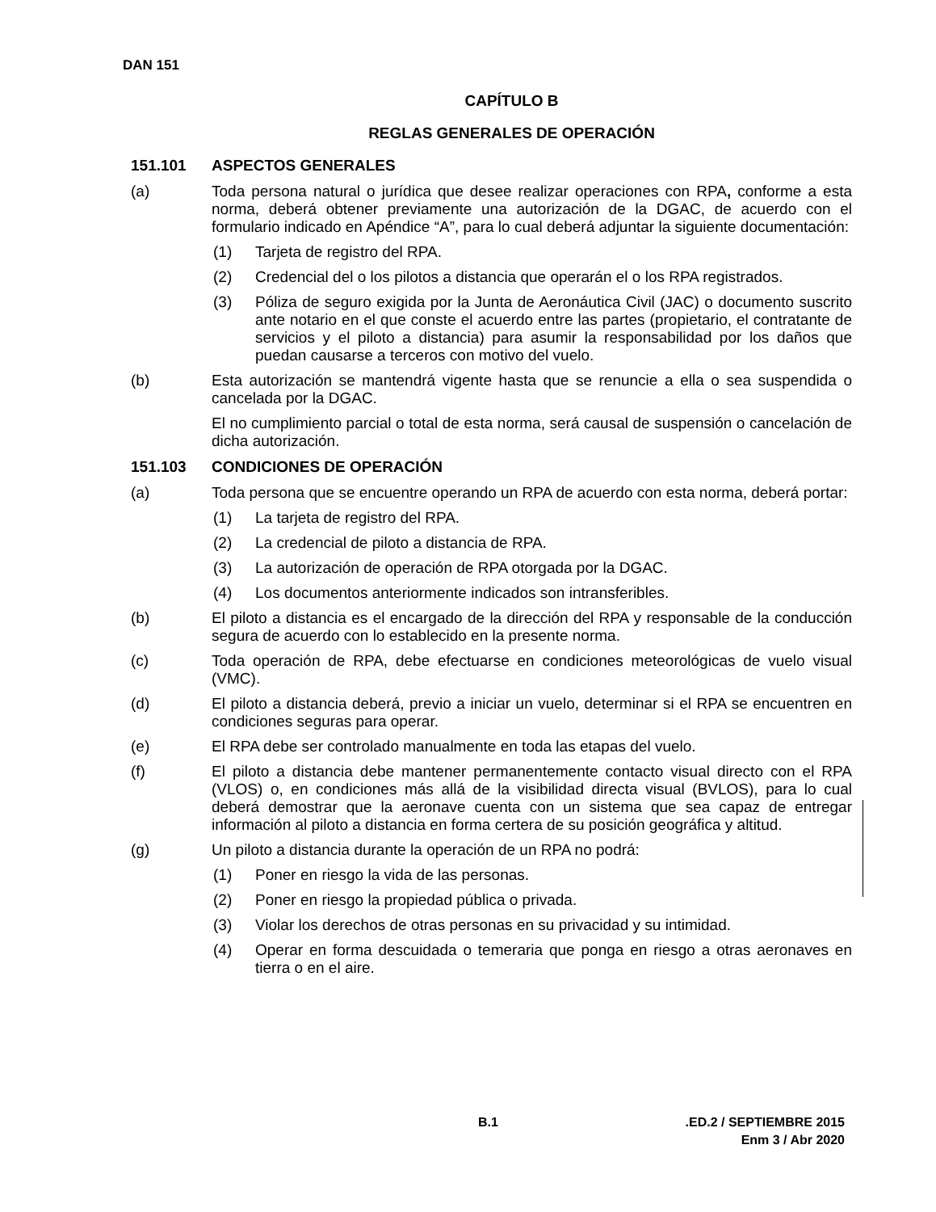DAN 151
CAPÍTULO B
REGLAS GENERALES DE OPERACIÓN
151.101 ASPECTOS GENERALES
(a) Toda persona natural o jurídica que desee realizar operaciones con RPA, conforme a esta norma, deberá obtener previamente una autorización de la DGAC, de acuerdo con el formulario indicado en Apéndice “A”, para lo cual deberá adjuntar la siguiente documentación:
(1) Tarjeta de registro del RPA.
(2) Credencial del o los pilotos a distancia que operarán el o los RPA registrados.
(3) Póliza de seguro exigida por la Junta de Aeronáutica Civil (JAC) o documento suscrito ante notario en el que conste el acuerdo entre las partes (propietario, el contratante de servicios y el piloto a distancia) para asumir la responsabilidad por los daños que puedan causarse a terceros con motivo del vuelo.
(b) Esta autorización se mantendrá vigente hasta que se renuncie a ella o sea suspendida o cancelada por la DGAC.
El no cumplimiento parcial o total de esta norma, será causal de suspensión o cancelación de dicha autorización.
151.103 CONDICIONES DE OPERACIÓN
(a) Toda persona que se encuentre operando un RPA de acuerdo con esta norma, deberá portar:
(1) La tarjeta de registro del RPA.
(2) La credencial de piloto a distancia de RPA.
(3) La autorización de operación de RPA otorgada por la DGAC.
(4) Los documentos anteriormente indicados son intransferibles.
(b) El piloto a distancia es el encargado de la dirección del RPA y responsable de la conducción segura de acuerdo con lo establecido en la presente norma.
(c) Toda operación de RPA, debe efectuarse en condiciones meteorológicas de vuelo visual (VMC).
(d) El piloto a distancia deberá, previo a iniciar un vuelo, determinar si el RPA se encuentren en condiciones seguras para operar.
(e) El RPA debe ser controlado manualmente en toda las etapas del vuelo.
(f) El piloto a distancia debe mantener permanentemente contacto visual directo con el RPA (VLOS) o, en condiciones más allá de la visibilidad directa visual (BVLOS), para lo cual deberá demostrar que la aeronave cuenta con un sistema que sea capaz de entregar información al piloto a distancia en forma certera de su posición geográfica y altitud.
(g) Un piloto a distancia durante la operación de un RPA no podrá:
(1) Poner en riesgo la vida de las personas.
(2) Poner en riesgo la propiedad pública o privada.
(3) Violar los derechos de otras personas en su privacidad y su intimidad.
(4) Operar en forma descuidada o temeraria que ponga en riesgo a otras aeronaves en tierra o en el aire.
B.1 .ED.2 / SEPTIEMBRE 2015
Enm 3 / Abr 2020